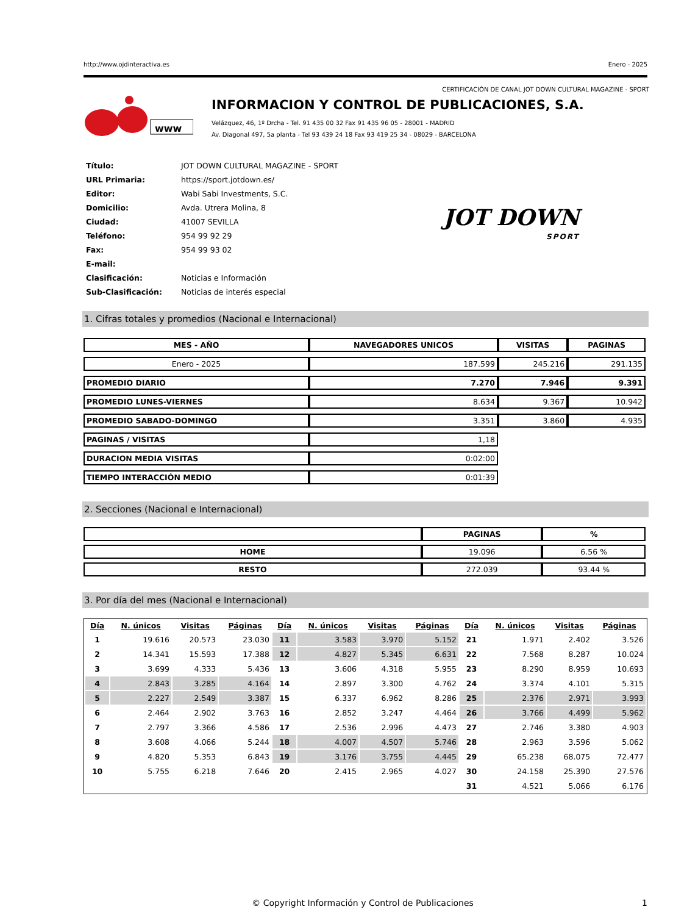http://www.ojdinteractiva.es Enero - 2025
CERTIFICACIÓN DE CANAL JOT DOWN CULTURAL MAGAZINE - SPORT
www
INFORMACION Y CONTROL DE PUBLICACIONES, S.A.
Velázquez, 46, 1º Drcha - Tel. 91 435 00 32 Fax 91 435 96 05 - 28001 - MADRID
Av. Diagonal 497, 5a planta - Tel 93 439 24 18 Fax 93 419 25 34 - 08029 - BARCELONA
| Título: | JOT DOWN CULTURAL MAGAZINE - SPORT |
| URL Primaria: | https://sport.jotdown.es/ |
| Editor: | Wabi Sabi Investments, S.C. |
| Domicilio: | Avda. Utrera Molina, 8 |
| Ciudad: | 41007 SEVILLA |
| Teléfono: | 954 99 92 29 |
| Fax: | 954 99 93 02 |
| E-mail: | |
| Clasificación: | Noticias e Información |
| Sub-Clasificación: | Noticias de interés especial |
JOT DOWN
SPORT
1. Cifras totales y promedios (Nacional e Internacional)
| MES - AÑO | NAVEGADORES UNICOS | VISITAS | PAGINAS |
| --- | --- | --- | --- |
| Enero - 2025 | 187.599 | 245.216 | 291.135 |
| PROMEDIO DIARIO | 7.270 | 7.946 | 9.391 |
| PROMEDIO LUNES-VIERNES | 8.634 | 9.367 | 10.942 |
| PROMEDIO SABADO-DOMINGO | 3.351 | 3.860 | 4.935 |
| PAGINAS / VISITAS | 1,18 | | |
| DURACION MEDIA VISITAS | 0:02:00 | | |
| TIEMPO INTERACCIÓN MEDIO | 0:01:39 | | |
2. Secciones (Nacional e Internacional)
| | PAGINAS | % |
| --- | --- | --- |
| HOME | 19.096 | 6.56 % |
| RESTO | 272.039 | 93.44 % |
3. Por día del mes (Nacional e Internacional)
| Día | N. únicos | Visitas | Páginas | Día | N. únicos | Visitas | Páginas | Día | N. únicos | Visitas | Páginas |
| --- | --- | --- | --- | --- | --- | --- | --- | --- | --- | --- | --- |
| 1 | 19.616 | 20.573 | 23.030 | 11 | 3.583 | 3.970 | 5.152 | 21 | 1.971 | 2.402 | 3.526 |
| 2 | 14.341 | 15.593 | 17.388 | 12 | 4.827 | 5.345 | 6.631 | 22 | 7.568 | 8.287 | 10.024 |
| 3 | 3.699 | 4.333 | 5.436 | 13 | 3.606 | 4.318 | 5.955 | 23 | 8.290 | 8.959 | 10.693 |
| 4 | 2.843 | 3.285 | 4.164 | 14 | 2.897 | 3.300 | 4.762 | 24 | 3.374 | 4.101 | 5.315 |
| 5 | 2.227 | 2.549 | 3.387 | 15 | 6.337 | 6.962 | 8.286 | 25 | 2.376 | 2.971 | 3.993 |
| 6 | 2.464 | 2.902 | 3.763 | 16 | 2.852 | 3.247 | 4.464 | 26 | 3.766 | 4.499 | 5.962 |
| 7 | 2.797 | 3.366 | 4.586 | 17 | 2.536 | 2.996 | 4.473 | 27 | 2.746 | 3.380 | 4.903 |
| 8 | 3.608 | 4.066 | 5.244 | 18 | 4.007 | 4.507 | 5.746 | 28 | 2.963 | 3.596 | 5.062 |
| 9 | 4.820 | 5.353 | 6.843 | 19 | 3.176 | 3.755 | 4.445 | 29 | 65.238 | 68.075 | 72.477 |
| 10 | 5.755 | 6.218 | 7.646 | 20 | 2.415 | 2.965 | 4.027 | 30 | 24.158 | 25.390 | 27.576 |
| | | | | | | | | 31 | 4.521 | 5.066 | 6.176 |
© Copyright Información y Control de Publicaciones 1